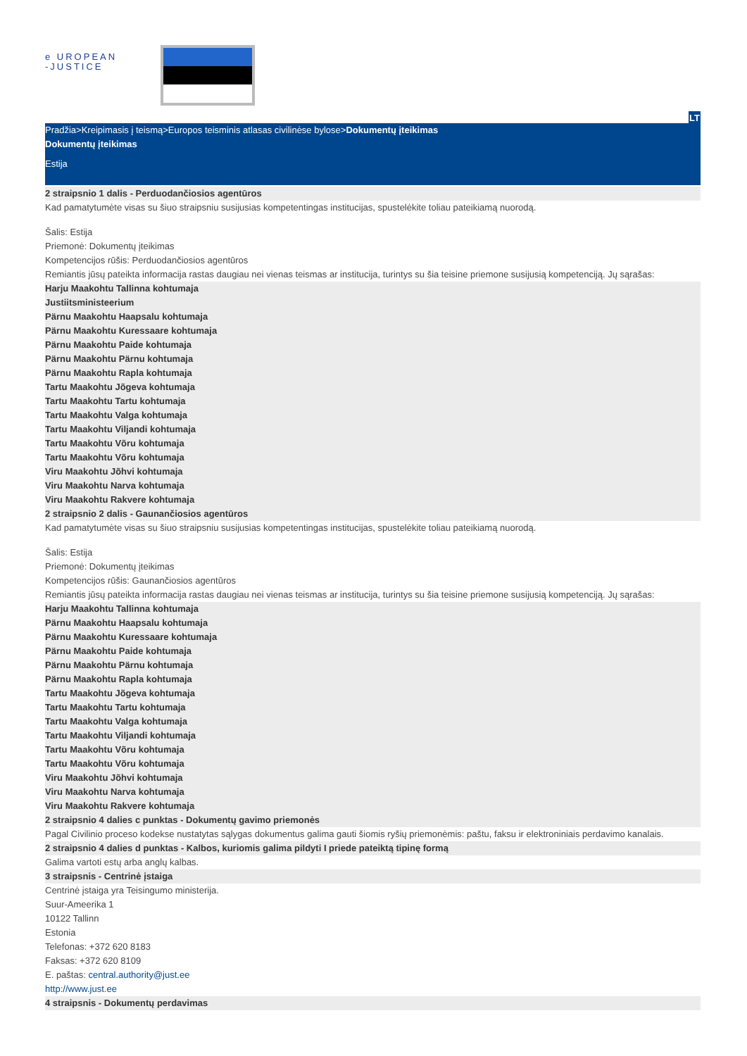e UROPEAN
-JUSTICE
LT
Pradžia>Kreipimasis į teismą>Europos teisminis atlasas civilinėse bylose>Dokumentų įteikimas
Dokumentų įteikimas
Estija
2 straipsnio 1 dalis - Perduodančiosios agentūros
Kad pamatytumėte visas su šiuo straipsniu susijusias kompetentingas institucijas, spustelėkite toliau pateikiamą nuorodą.
Šalis: Estija
Priemonė: Dokumentų įteikimas
Kompetencijos rūšis: Perduodančiosios agentūros
Remiantis jūsų pateikta informacija rastas daugiau nei vienas teismas ar institucija, turintys su šia teisine priemone susijusią kompetenciją. Jų sąrašas:
Harju Maakohtu Tallinna kohtumaja
Justiitsministeerium
Pärnu Maakohtu Haapsalu kohtumaja
Pärnu Maakohtu Kuressaare kohtumaja
Pärnu Maakohtu Paide kohtumaja
Pärnu Maakohtu Pärnu kohtumaja
Pärnu Maakohtu Rapla kohtumaja
Tartu Maakohtu Jõgeva kohtumaja
Tartu Maakohtu Tartu kohtumaja
Tartu Maakohtu Valga kohtumaja
Tartu Maakohtu Viljandi kohtumaja
Tartu Maakohtu Võru kohtumaja
Tartu Maakohtu Võru kohtumaja
Viru Maakohtu Jõhvi kohtumaja
Viru Maakohtu Narva kohtumaja
Viru Maakohtu Rakvere kohtumaja
2 straipsnio 2 dalis - Gaunančiosios agentūros
Kad pamatytumėte visas su šiuo straipsniu susijusias kompetentingas institucijas, spustelėkite toliau pateikiamą nuorodą.
Šalis: Estija
Priemonė: Dokumentų įteikimas
Kompetencijos rūšis: Gaunančiosios agentūros
Remiantis jūsų pateikta informacija rastas daugiau nei vienas teismas ar institucija, turintys su šia teisine priemone susijusią kompetenciją. Jų sąrašas:
Harju Maakohtu Tallinna kohtumaja
Pärnu Maakohtu Haapsalu kohtumaja
Pärnu Maakohtu Kuressaare kohtumaja
Pärnu Maakohtu Paide kohtumaja
Pärnu Maakohtu Pärnu kohtumaja
Pärnu Maakohtu Rapla kohtumaja
Tartu Maakohtu Jõgeva kohtumaja
Tartu Maakohtu Tartu kohtumaja
Tartu Maakohtu Valga kohtumaja
Tartu Maakohtu Viljandi kohtumaja
Tartu Maakohtu Võru kohtumaja
Tartu Maakohtu Võru kohtumaja
Viru Maakohtu Jõhvi kohtumaja
Viru Maakohtu Narva kohtumaja
Viru Maakohtu Rakvere kohtumaja
2 straipsnio 4 dalies c punktas - Dokumentų gavimo priemonės
Pagal Civilinio proceso kodekse nustatytas sąlygas dokumentus galima gauti šiomis ryšių priemonėmis: paštu, faksu ir elektroniniais perdavimo kanalais.
2 straipsnio 4 dalies d punktas - Kalbos, kuriomis galima pildyti I priede pateiktą tipinę formą
Galima vartoti estų arba anglų kalbas.
3 straipsnis - Centrinė įstaiga
Centrinė įstaiga yra Teisingumo ministerija.
Suur-Ameerika 1
10122 Tallinn
Estonia
Telefonas: +372 620 8183
Faksas: +372 620 8109
E. paštas: central.authority@just.ee
http://www.just.ee
4 straipsnis - Dokumentų perdavimas